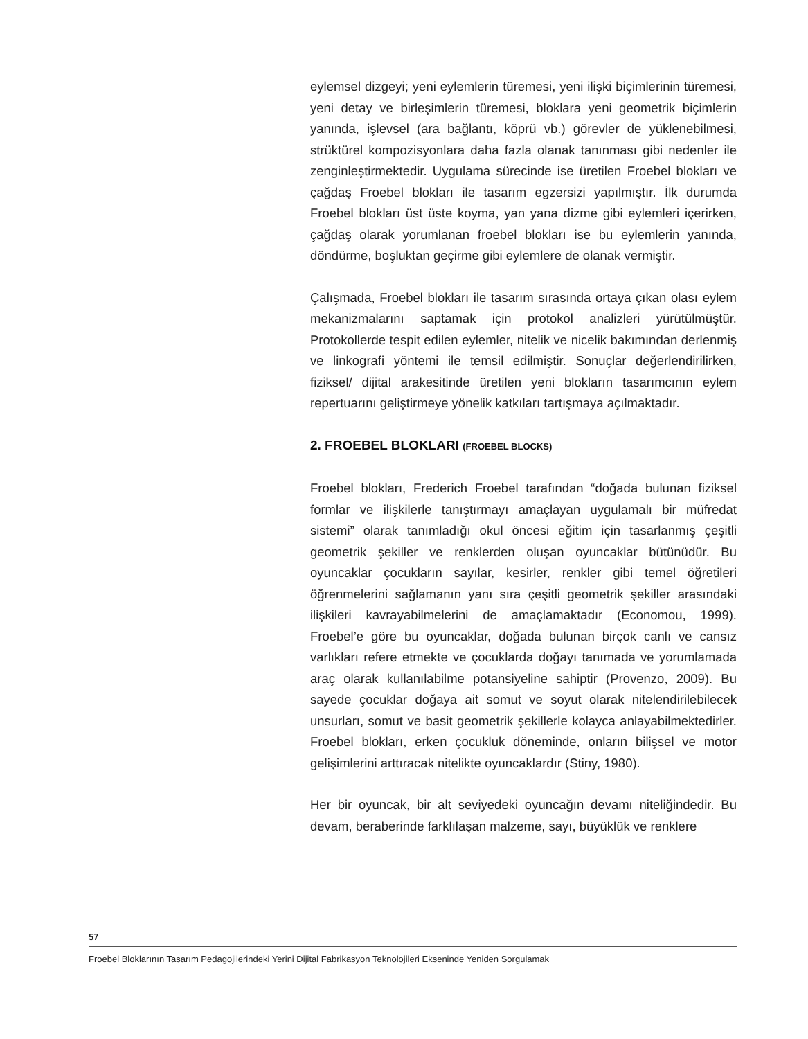eylemsel dizgeyi; yeni eylemlerin türemesi, yeni ilişki biçimlerinin türemesi, yeni detay ve birleşimlerin türemesi, bloklara yeni geometrik biçimlerin yanında, işlevsel (ara bağlantı, köprü vb.) görevler de yüklenebilmesi, strüktürel kompozisyonlara daha fazla olanak tanınması gibi nedenler ile zenginleştirmektedir. Uygulama sürecinde ise üretilen Froebel blokları ve çağdaş Froebel blokları ile tasarım egzersizi yapılmıştır. İlk durumda Froebel blokları üst üste koyma, yan yana dizme gibi eylemleri içerirken, çağdaş olarak yorumlanan froebel blokları ise bu eylemlerin yanında, döndürme, boşluktan geçirme gibi eylemlere de olanak vermiştir.
Çalışmada, Froebel blokları ile tasarım sırasında ortaya çıkan olası eylem mekanizmalarını saptamak için protokol analizleri yürütülmüştür. Protokollerde tespit edilen eylemler, nitelik ve nicelik bakımından derlenmiş ve linkografi yöntemi ile temsil edilmiştir. Sonuçlar değerlendirilirken, fiziksel/ dijital arakesitinde üretilen yeni blokların tasarımcının eylem repertuarını geliştirmeye yönelik katkıları tartışmaya açılmaktadır.
2. FROEBEL BLOKLARI (FROEBEL BLOCKS)
Froebel blokları, Frederich Froebel tarafından “doğada bulunan fiziksel formlar ve ilişkilerle tanıştırmayı amaçlayan uygulamalı bir müfredat sistemi” olarak tanımladığı okul öncesi eğitim için tasarlanmış çeşitli geometrik şekiller ve renklerden oluşan oyuncaklar bütünüdür. Bu oyuncaklar çocukların sayılar, kesirler, renkler gibi temel öğretileri öğrenmelerini sağlamanın yanı sıra çeşitli geometrik şekiller arasındaki ilişkileri kavrayabilmelerini de amaçlamaktadır (Economou, 1999). Froebel’e göre bu oyuncaklar, doğada bulunan birçok canlı ve cansız varlıkları refere etmekte ve çocuklarda doğayı tanımada ve yorumlamada araç olarak kullanılabilme potansiyeline sahiptir (Provenzo, 2009). Bu sayede çocuklar doğaya ait somut ve soyut olarak nitelendirilebilecek unsurları, somut ve basit geometrik şekillerle kolayca anlayabilmektedirler. Froebel blokları, erken çocukluk döneminde, onların bilişsel ve motor gelişimlerini arttıracak nitelikte oyuncaklardır (Stiny, 1980).
Her bir oyuncak, bir alt seviyedeki oyuncağın devamı niteliğindedir. Bu devam, beraberinde farklılaşan malzeme, sayı, büyüklük ve renklere
57
Froebel Bloklarının Tasarım Pedagojilerindeki Yerini Dijital Fabrikasyon Teknolojileri Ekseninde Yeniden Sorgulamak